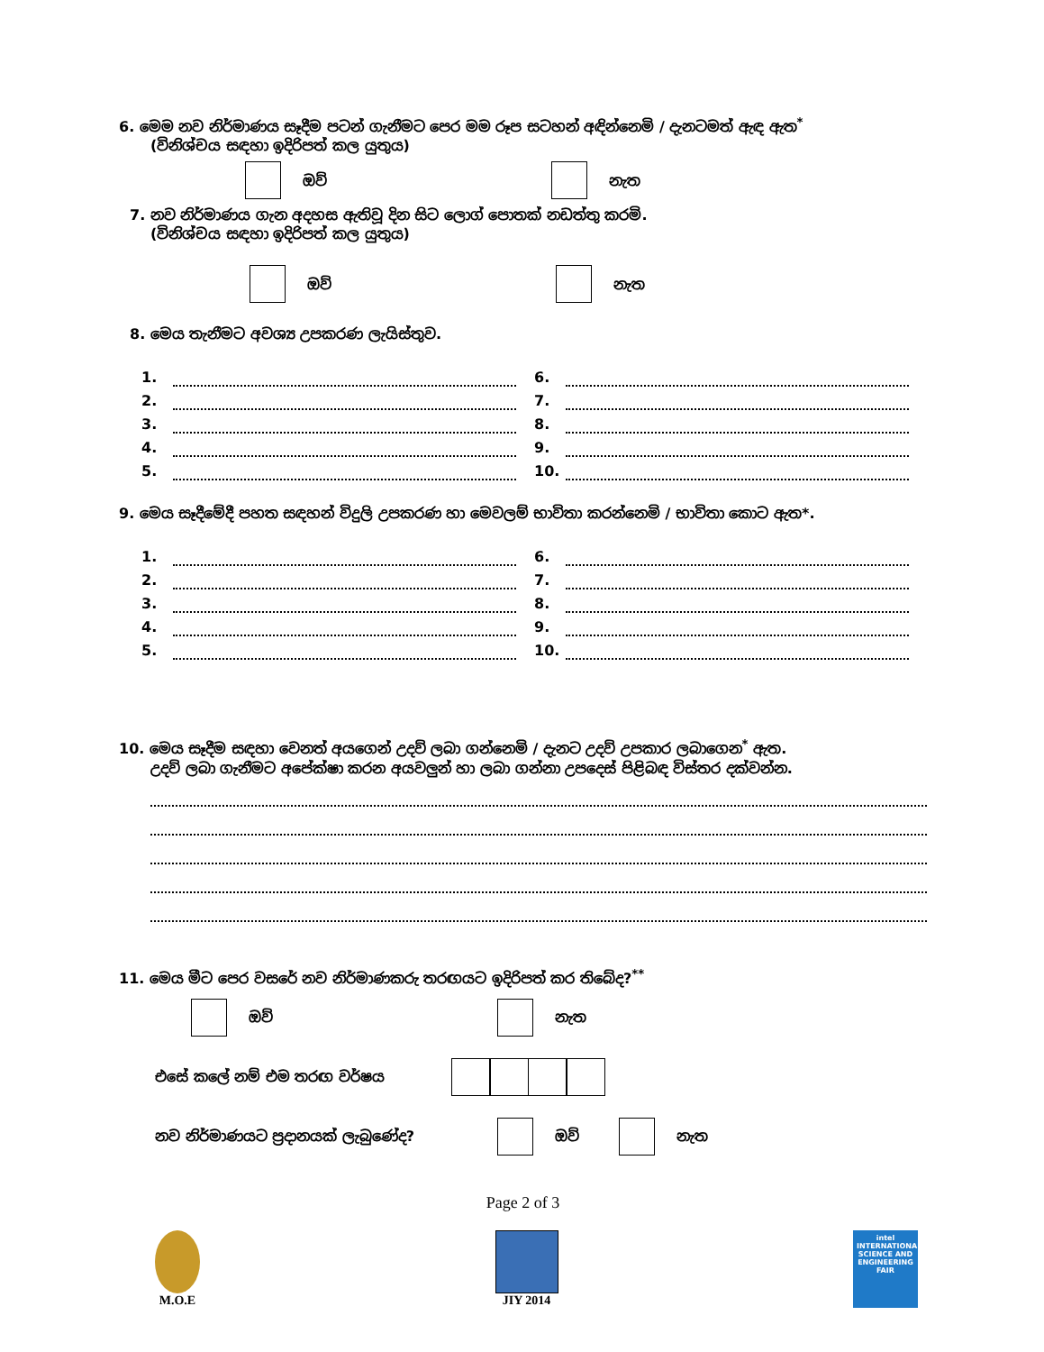6. මෙම නව නිර්මාණය සෑදීම පටන් ගැනීමට පෙර මම රූප සටහන් අඳින්නෙමි / දැනටමත් ඇඳ ඇත<sup>*</sup>
(විනිශ්චය සඳහා ඉදිරිපත් කල යුතුය)
ඔව් නැත
7. නව නිර්මාණය ගැන අදහස ඇතිවූ දින සිට ලොග් පොතක් නඩත්තු කරමි.
(විනිශ්චය සඳහා ඉදිරිපත් කල යුතුය)
ඔව් නැත
8. මෙය තැනීමට අවශ්‍ය උපකරණ ලැයිස්තුව.
1.
2.
3.
4.
5.
6.
7.
8.
9.
10.
9. මෙය සෑදීමේදී පහත සඳහන් විදුලි උපකරණ හා මෙවලම් භාවිතා කරන්නෙමි / භාවිතා කොට ඇත*.
1.
2.
3.
4.
5.
6.
7.
8.
9.
10.
10. මෙය සෑදීම සඳහා වෙනත් අයගෙන් උදව් ලබා ගන්නෙමි / දැනට උදව් උපකාර ලබාගෙන<sup>*</sup> ඇත.
උදව් ලබා ගැනීමට අපේක්ෂා කරන අයවලුන් හා ලබා ගන්නා උපදෙස් පිළිබඳ විස්තර දක්වන්න.
11. මෙය මීට පෙර වසරේ නව නිර්මාණකරු තරඟයට ඉදිරිපත් කර තිබේද?<sup>**</sup>
ඔව් නැත
එසේ කලේ නම් එම තරඟ වර්ෂය
නව නිර්මාණයට ප්‍රදානයක් ලැබුණේද? ඔව් නැත
Page 2 of 3
M.O.E JIY 2014
intel
INTERNATIONAL SCIENCE AND ENGINEERING FAIR